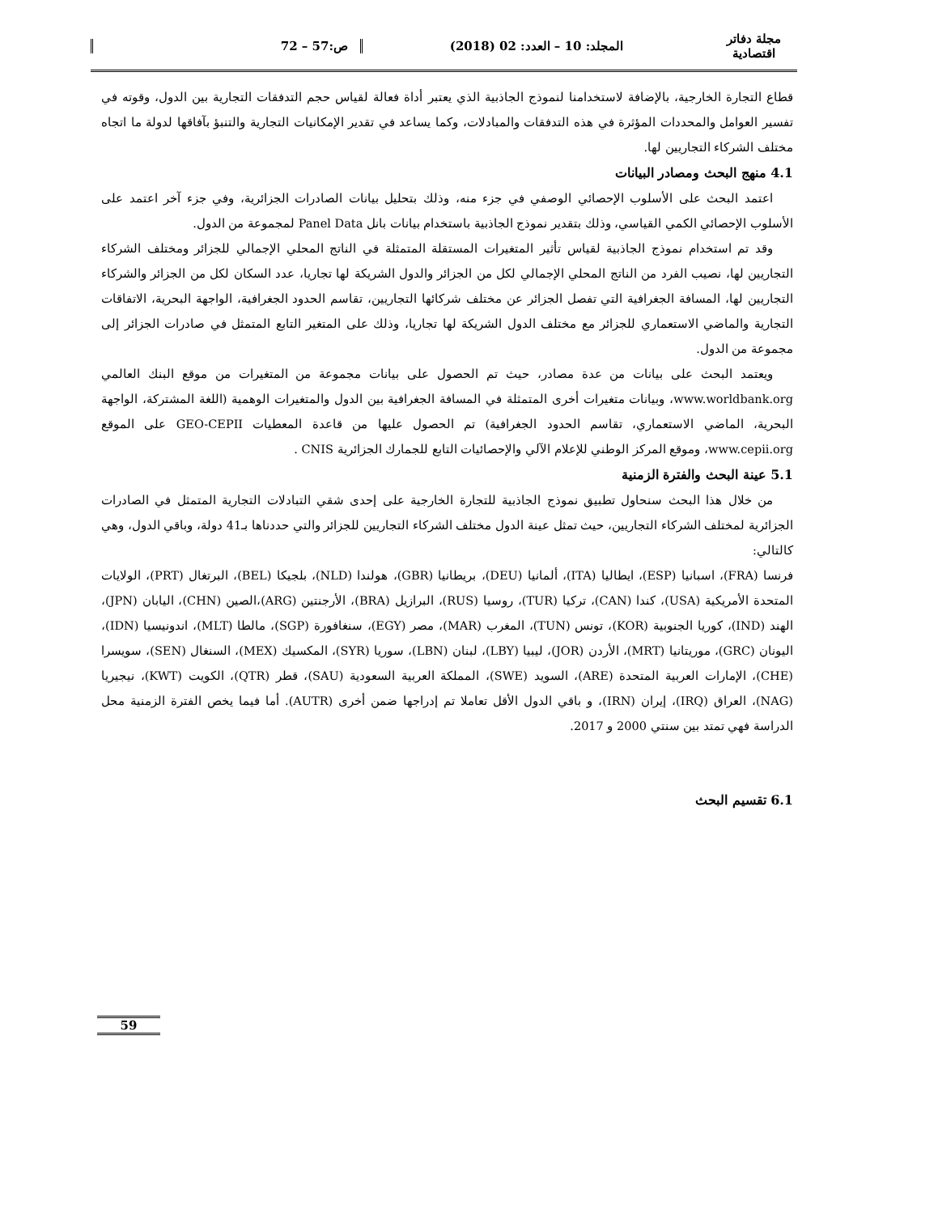مجلة دفاتر اقتصادية المجلد: 10 – العدد: 02 (2018) ص:57 – 72
قطاع التجارة الخارجية، بالإضافة لاستخدامنا لنموذج الجاذبية الذي يعتبر أداة فعالة لقياس حجم التدفقات التجارية بين الدول، وقوته في تفسير العوامل والمحددات المؤثرة في هذه التدفقات والمبادلات، وكما يساعد في تقدير الإمكانيات التجارية والتنبؤ بآفاقها لدولة ما اتجاه مختلف الشركاء التجاريين لها.
4.1 منهج البحث ومصادر البيانات
اعتمد البحث على الأسلوب الإحصائي الوصفي في جزء منه، وذلك بتحليل بيانات الصادرات الجزائرية، وفي جزء آخر اعتمد على الأسلوب الإحصائي الكمي القياسي، وذلك بتقدير نموذج الجاذبية باستخدام بيانات بانل Panel Data لمجموعة من الدول.
وقد تم استخدام نموذج الجاذبية لقياس تأثير المتغيرات المستقلة المتمثلة في الناتج المحلي الإجمالي للجزائر ومختلف الشركاء التجاريين لها، نصيب الفرد من الناتج المحلي الإجمالي لكل من الجزائر والدول الشريكة لها تجاريا، عدد السكان لكل من الجزائر والشركاء التجاريين لها، المسافة الجغرافية التي تفصل الجزائر عن مختلف شركائها التجاريين، تقاسم الحدود الجغرافية، الواجهة البحرية، الاتفاقات التجارية والماضي الاستعماري للجزائر مع مختلف الدول الشريكة لها تجاريا، وذلك على المتغير التابع المتمثل في صادرات الجزائر إلى مجموعة من الدول.
ويعتمد البحث على بيانات من عدة مصادر، حيث تم الحصول على بيانات مجموعة من المتغيرات من موقع البنك العالمي www.worldbank.org، وبيانات متغيرات أخرى المتمثلة في المسافة الجغرافية بين الدول والمتغيرات الوهمية (اللغة المشتركة، الواجهة البحرية، الماضي الاستعماري، تقاسم الحدود الجغرافية) تم الحصول عليها من قاعدة المعطيات GEO-CEPII على الموقع www.cepii.org، وموقع المركز الوطني للإعلام الآلي والإحصائيات التابع للجمارك الجزائرية CNIS .
5.1 عينة البحث والفترة الزمنية
من خلال هذا البحث سنحاول تطبيق نموذج الجاذبية للتجارة الخارجية على إحدى شقي التبادلات التجارية المتمثل في الصادرات الجزائرية لمختلف الشركاء التجاريين، حيث تمثل عينة الدول مختلف الشركاء التجاريين للجزائر والتي حددناها بـ41 دولة، وباقي الدول، وهي كالتالي:
فرنسا (FRA)، اسبانيا (ESP)، ايطاليا (ITA)، ألمانيا (DEU)، بريطانيا (GBR)، هولندا (NLD)، بلجيكا (BEL)، البرتغال (PRT)، الولايات المتحدة الأمريكية (USA)، كندا (CAN)، تركيا (TUR)، روسيا (RUS)، البرازيل (BRA)، الأرجنتين (ARG)،الصين (CHN)، اليابان (JPN)، الهند (IND)، كوريا الجنوبية (KOR)، تونس (TUN)، المغرب (MAR)، مصر (EGY)، سنغافورة (SGP)، مالطا (MLT)، اندونيسيا (IDN)، اليونان (GRC)، موريتانيا (MRT)، الأردن (JOR)، ليبيا (LBY)، لبنان (LBN)، سوريا (SYR)، المكسيك (MEX)، السنغال (SEN)، سويسرا (CHE)، الإمارات العربية المتحدة (ARE)، السويد (SWE)، المملكة العربية السعودية (SAU)، قطر (QTR)، الكويت (KWT)، نيجيريا (NAG)، العراق (IRQ)، إيران (IRN)، و باقي الدول الأقل تعاملا تم إدراجها ضمن أخرى (AUTR). أما فيما يخص الفترة الزمنية محل الدراسة فهي تمتد بين سنتي 2000 و 2017.
6.1 تقسيم البحث
59